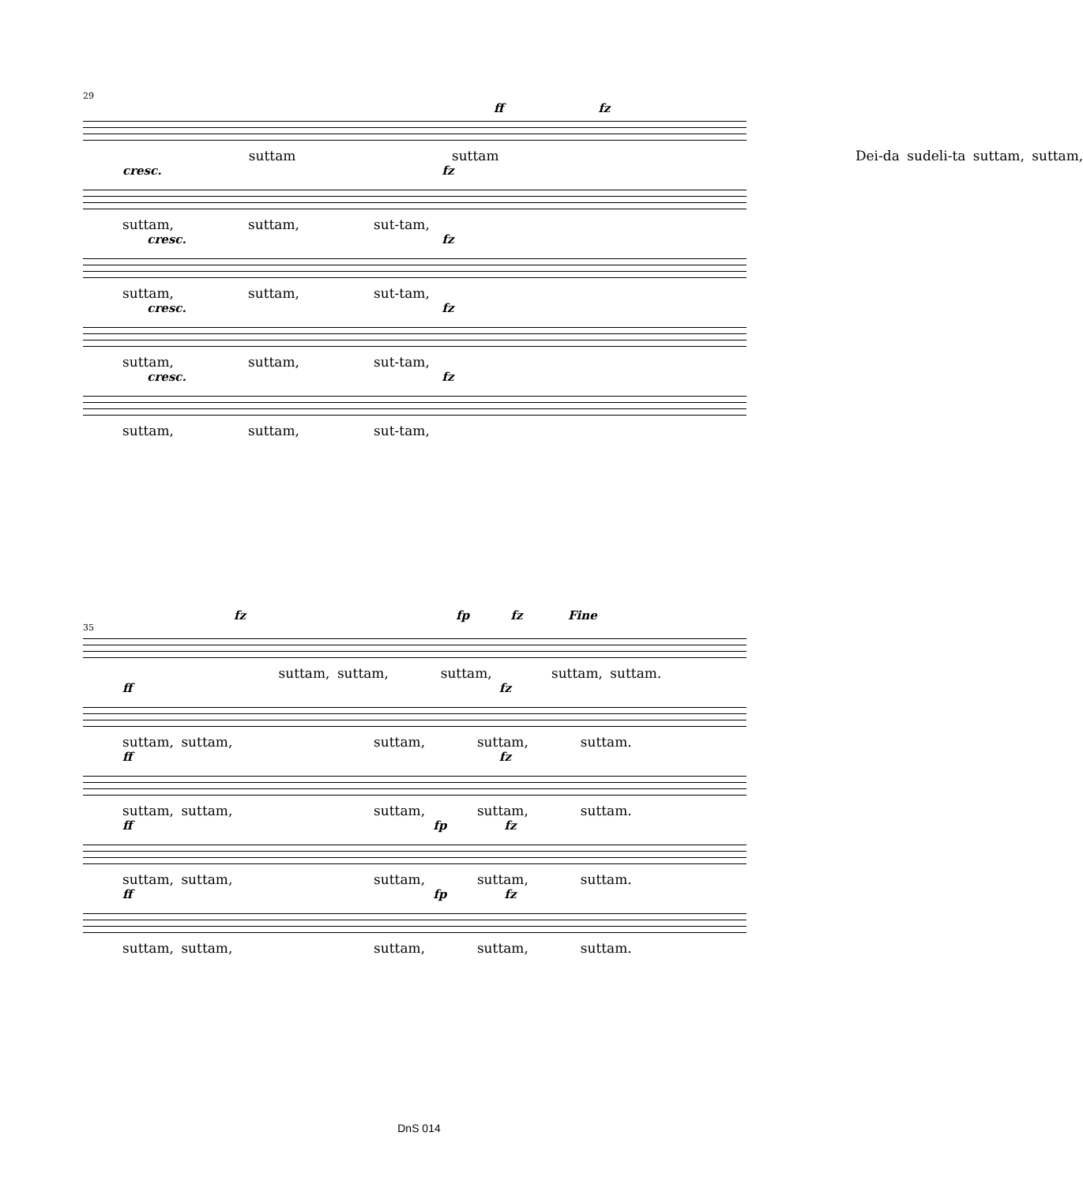29
ff fz
suttam suttam Dei-da sudeli-ta suttam, suttam,
cresc. fz
suttam, suttam, sut-tam,
cresc. fz
suttam, suttam, sut-tam,
cresc. fz
suttam, suttam, sut-tam,
cresc. fz
suttam, suttam, sut-tam,
fz fp fz Fine
35
suttam, suttam, suttam, suttam, suttam.
ff fz
suttam, suttam, suttam, suttam, suttam.
ff fz
suttam, suttam, suttam, suttam, suttam.
ff fp fz
suttam, suttam, suttam, suttam, suttam.
ff fp fz
suttam, suttam, suttam, suttam, suttam.
DnS 014